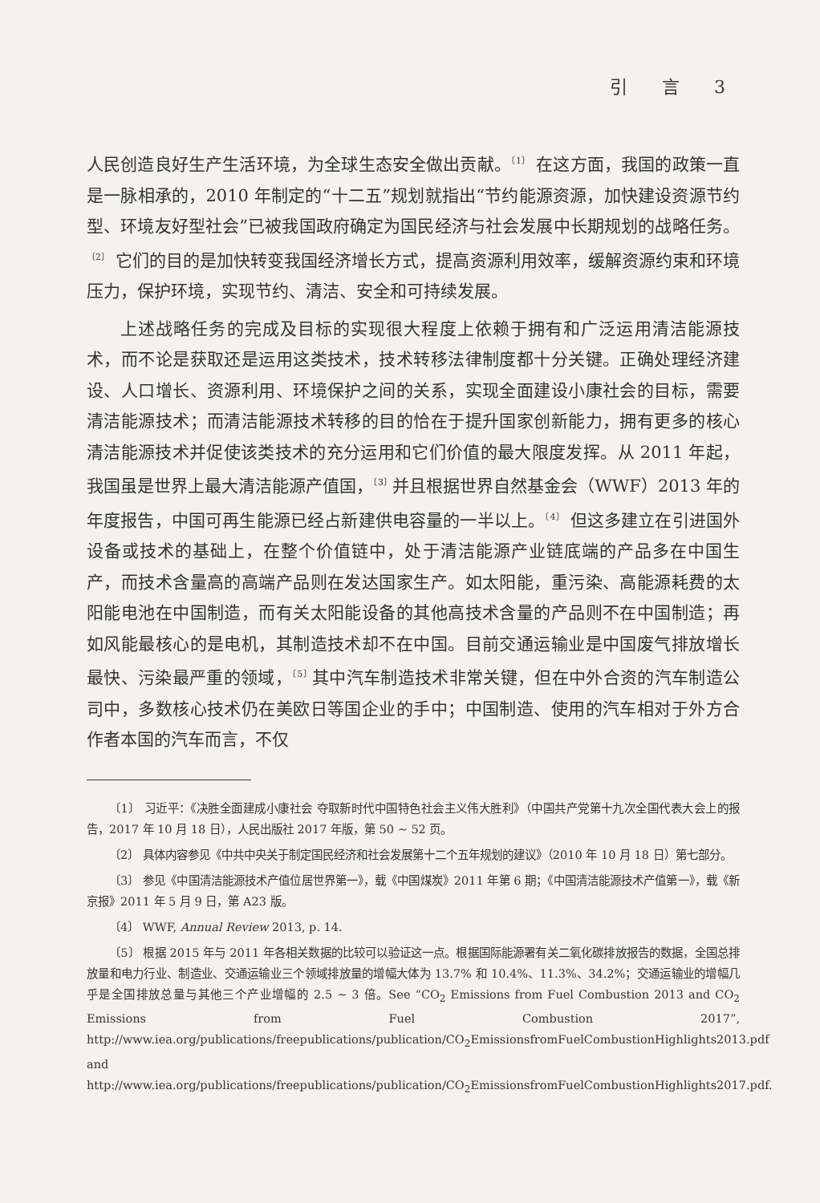引 言 3
人民创造良好生产生活环境，为全球生态安全做出贡献。<sup>〔1〕</sup> 在这方面，我国的政策一直是一脉相承的，2010 年制定的“十二五”规划就指出“节约能源资源，加快建设资源节约型、环境友好型社会”已被我国政府确定为国民经济与社会发展中长期规划的战略任务。<sup>〔2〕</sup> 它们的目的是加快转变我国经济增长方式，提高资源利用效率，缓解资源约束和环境压力，保护环境，实现节约、清洁、安全和可持续发展。
上述战略任务的完成及目标的实现很大程度上依赖于拥有和广泛运用清洁能源技术，而不论是获取还是运用这类技术，技术转移法律制度都十分关键。正确处理经济建设、人口增长、资源利用、环境保护之间的关系，实现全面建设小康社会的目标，需要清洁能源技术；而清洁能源技术转移的目的恰在于提升国家创新能力，拥有更多的核心清洁能源技术并促使该类技术的充分运用和它们价值的最大限度发挥。从 2011 年起，我国虽是世界上最大清洁能源产值国，<sup>〔3〕</sup>并且根据世界自然基金会（WWF）2013 年的年度报告，中国可再生能源已经占新建供电容量的一半以上。<sup>〔4〕</sup> 但这多建立在引进国外设备或技术的基础上，在整个价值链中，处于清洁能源产业链底端的产品多在中国生产，而技术含量高的高端产品则在发达国家生产。如太阳能，重污染、高能源耗费的太阳能电池在中国制造，而有关太阳能设备的其他高技术含量的产品则不在中国制造；再如风能最核心的是电机，其制造技术却不在中国。目前交通运输业是中国废气排放增长最快、污染最严重的领域，<sup>〔5〕</sup>其中汽车制造技术非常关键，但在中外合资的汽车制造公司中，多数核心技术仍在美欧日等国企业的手中；中国制造、使用的汽车相对于外方合作者本国的汽车而言，不仅
〔1〕 习近平：《决胜全面建成小康社会 夺取新时代中国特色社会主义伟大胜利》（中国共产党第十九次全国代表大会上的报告，2017 年 10 月 18 日），人民出版社 2017 年版，第 50 ~ 52 页。
〔2〕 具体内容参见《中共中央关于制定国民经济和社会发展第十二个五年规划的建议》（2010 年 10 月 18 日）第七部分。
〔3〕 参见《中国清洁能源技术产值位居世界第一》，载《中国煤炭》2011 年第 6 期；《中国清洁能源技术产值第一》，载《新京报》2011 年 5 月 9 日，第 A23 版。
〔4〕 WWF, Annual Review 2013, p. 14.
〔5〕 根据 2015 年与 2011 年各相关数据的比较可以验证这一点。根据国际能源署有关二氧化碳排放报告的数据，全国总排放量和电力行业、制造业、交通运输业三个领域排放量的增幅大体为 13.7% 和 10.4%、11.3%、34.2%；交通运输业的增幅几乎是全国排放总量与其他三个产业增幅的 2.5 ~ 3 倍。See “CO<sub>2</sub> Emissions from Fuel Combustion 2013 and CO<sub>2</sub> Emissions from Fuel Combustion 2017”, http://www.iea.org/publications/freepublications/publication/CO<sub>2</sub>EmissionsfromFuelCombustionHighlights2013.pdf and http://www.iea.org/publications/freepublications/publication/CO<sub>2</sub>EmissionsfromFuelCombustionHighlights2017.pdf.